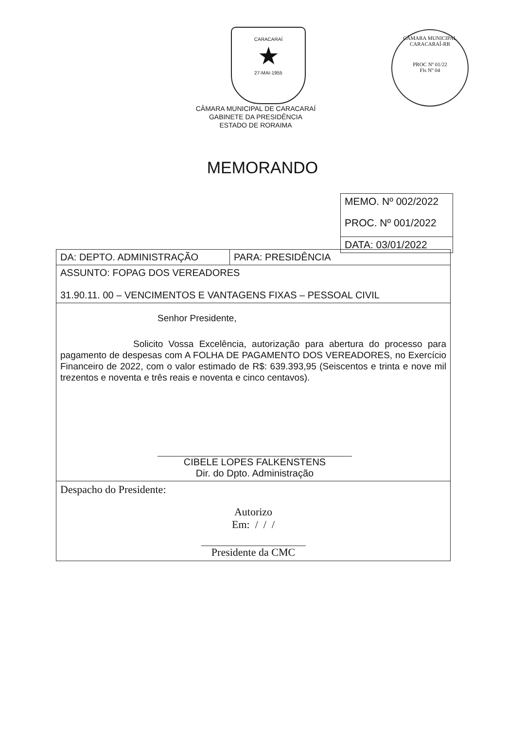CARACARAÍ
★
27-MAI-1955
CÂMARA MUNICIPAL CARACARAÍ-RR
PROC Nº 01/22
Fls Nº 04
CÂMARA MUNICIPAL DE CARACARAÍ
GABINETE DA PRESIDÊNCIA
ESTADO DE RORAIMA
MEMORANDO
MEMO. Nº 002/2022
PROC. Nº 001/2022
DATA: 03/01/2022
| DA: DEPTO. ADMINISTRAÇÃO | PARA: PRESIDÊNCIA |
| ASSUNTO: FOPAG DOS VEREADORES 31.90.11. 00 – VENCIMENTOS E VANTAGENS FIXAS – PESSOAL CIVIL | |
| Senhor Presidente, Solicito Vossa Excelência, autorização para abertura do processo para pagamento de despesas com A FOLHA DE PAGAMENTO DOS VEREADORES, no Exercício Financeiro de 2022, com o valor estimado de R$: 639.393,95 (Seiscentos e trinta e nove mil trezentos e noventa e três reais e noventa e cinco centavos). CIBELE LOPES FALKENSTENS Dir. do Dpto. Administração | |
| Despacho do Presidente: Autorizo Em: / / / Presidente da CMC | |